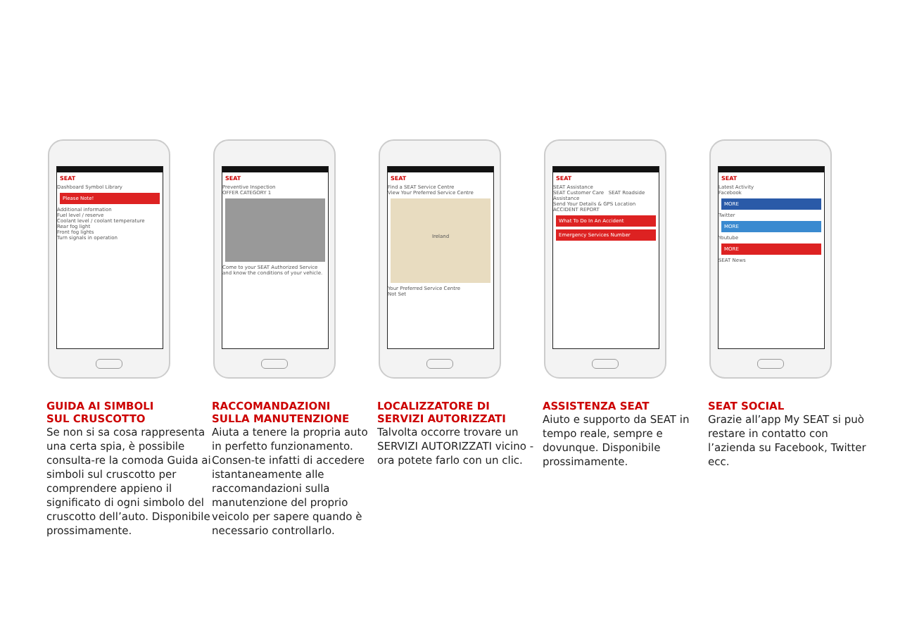SEAT
Dashboard Symbol Library
Please Note!
Additional information
Fuel level / reserve
Coolant level / coolant temperature
Rear fog light
Front fog lights
Turn signals in operation
GUIDA AI SIMBOLI
SUL CRUSCOTTO
Se non si sa cosa rappresenta una certa spia, è possibile consulta-re la comoda Guida ai simboli sul cruscotto per comprendere appieno il significato di ogni simbolo del cruscotto dell’auto. Disponibile prossimamente.
SEAT
Preventive Inspection
OFFER CATEGORY 1
Come to your SEAT Authorized Service and know the conditions of your vehicle.
RACCOMANDAZIONI
SULLA MANUTENZIONE
Aiuta a tenere la propria auto in perfetto funzionamento. Consen-te infatti di accedere istantaneamente alle raccomandazioni sulla manutenzione del proprio veicolo per sapere quando è necessario controllarlo.
SEAT
Find a SEAT Service Centre
View Your Preferred Service Centre
Ireland
Your Preferred Service Centre
Not Set
LOCALIZZATORE DI
SERVIZI AUTORIZZATI
Talvolta occorre trovare un SERVIZI AUTORIZZATI vicino - ora potete farlo con un clic.
SEAT
SEAT Assistance
SEAT Customer Care SEAT Roadside Assistance
Send Your Details & GPS Location
ACCIDENT REPORT
What To Do In An Accident
Emergency Services Number
ASSISTENZA SEAT
Aiuto e supporto da SEAT in tempo reale, sempre e dovunque. Disponibile prossimamente.
SEAT
Latest Activity
Facebook
MORE
Twitter
MORE
Youtube
MORE
SEAT News
SEAT SOCIAL
Grazie all’app My SEAT si può restare in contatto con l’azienda su Facebook, Twitter ecc.